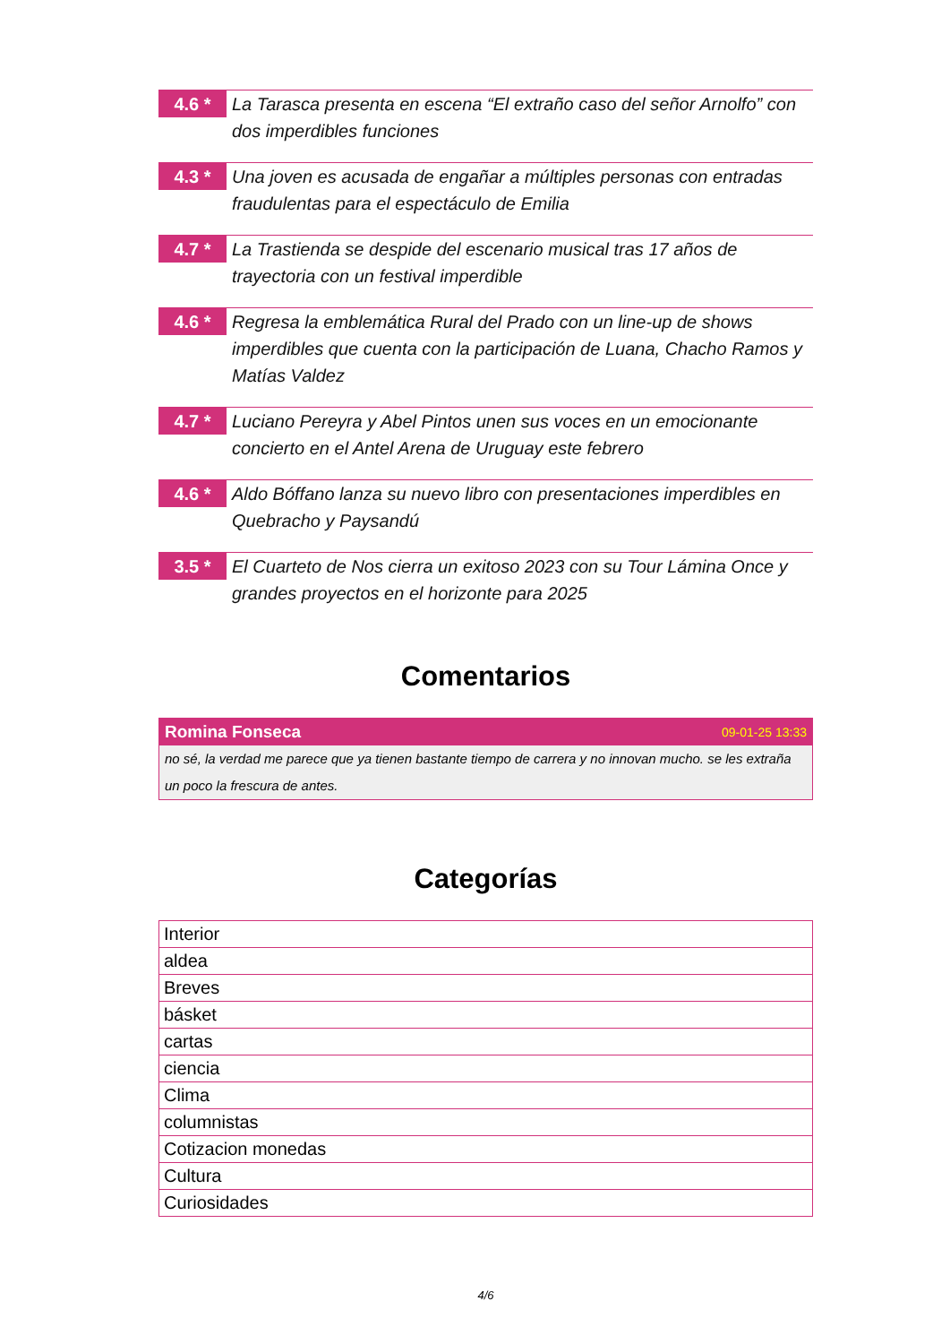4.6 *
La Tarasca presenta en escena “El extraño caso del señor Arnolfo” con dos imperdibles funciones
4.3 *
Una joven es acusada de engañar a múltiples personas con entradas fraudulentas para el espectáculo de Emilia
4.7 *
La Trastienda se despide del escenario musical tras 17 años de trayectoria con un festival imperdible
4.6 *
Regresa la emblemática Rural del Prado con un line-up de shows imperdibles que cuenta con la participación de Luana, Chacho Ramos y Matías Valdez
4.7 *
Luciano Pereyra y Abel Pintos unen sus voces en un emocionante concierto en el Antel Arena de Uruguay este febrero
4.6 *
Aldo Bóffano lanza su nuevo libro con presentaciones imperdibles en Quebracho y Paysandú
3.5 *
El Cuarteto de Nos cierra un exitoso 2023 con su Tour Lámina Once y grandes proyectos en el horizonte para 2025
Comentarios
Romina Fonseca 09-01-25 13:33
no sé, la verdad me parece que ya tienen bastante tiempo de carrera y no innovan mucho. se les extraña un poco la frescura de antes.
Categorías
| Interior |
| aldea |
| Breves |
| básket |
| cartas |
| ciencia |
| Clima |
| columnistas |
| Cotizacion monedas |
| Cultura |
| Curiosidades |
4/6